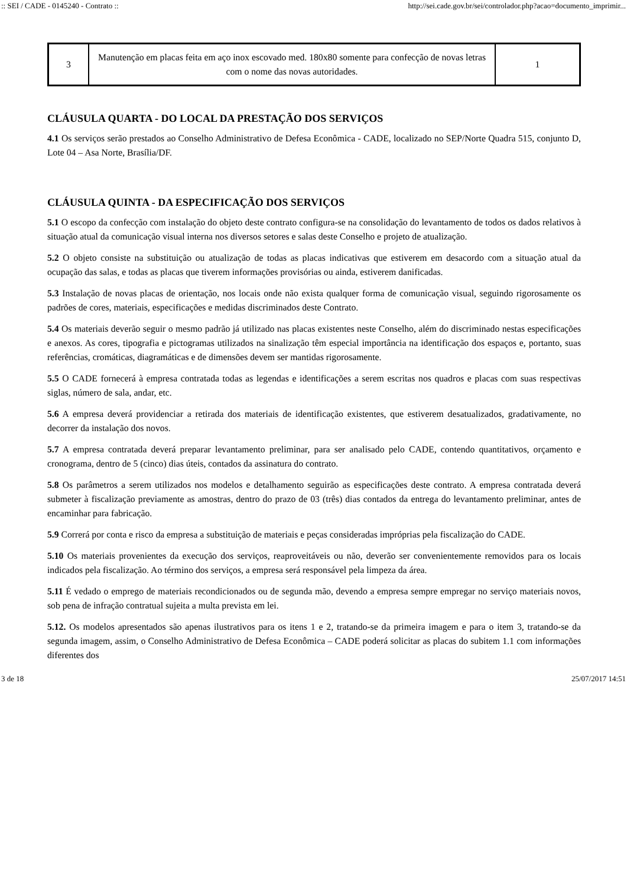:: SEI / CADE - 0145240 - Contrato :: http://sei.cade.gov.br/sei/controlador.php?acao=documento_imprimir...
| 3 | Manutenção em placas feita em aço inox escovado med. 180x80 somente para confecção de novas letras com o nome das novas autoridades. | 1 |
CLÁUSULA QUARTA - DO LOCAL DA PRESTAÇÃO DOS SERVIÇOS
4.1 Os serviços serão prestados ao Conselho Administrativo de Defesa Econômica - CADE, localizado no SEP/Norte Quadra 515, conjunto D, Lote 04 – Asa Norte, Brasília/DF.
CLÁUSULA QUINTA - DA ESPECIFICAÇÃO DOS SERVIÇOS
5.1 O escopo da confecção com instalação do objeto deste contrato configura-se na consolidação do levantamento de todos os dados relativos à situação atual da comunicação visual interna nos diversos setores e salas deste Conselho e projeto de atualização.
5.2 O objeto consiste na substituição ou atualização de todas as placas indicativas que estiverem em desacordo com a situação atual da ocupação das salas, e todas as placas que tiverem informações provisórias ou ainda, estiverem danificadas.
5.3 Instalação de novas placas de orientação, nos locais onde não exista qualquer forma de comunicação visual, seguindo rigorosamente os padrões de cores, materiais, especificações e medidas discriminados deste Contrato.
5.4 Os materiais deverão seguir o mesmo padrão já utilizado nas placas existentes neste Conselho, além do discriminado nestas especificações e anexos. As cores, tipografia e pictogramas utilizados na sinalização têm especial importância na identificação dos espaços e, portanto, suas referências, cromáticas, diagramáticas e de dimensões devem ser mantidas rigorosamente.
5.5 O CADE fornecerá à empresa contratada todas as legendas e identificações a serem escritas nos quadros e placas com suas respectivas siglas, número de sala, andar, etc.
5.6 A empresa deverá providenciar a retirada dos materiais de identificação existentes, que estiverem desatualizados, gradativamente, no decorrer da instalação dos novos.
5.7 A empresa contratada deverá preparar levantamento preliminar, para ser analisado pelo CADE, contendo quantitativos, orçamento e cronograma, dentro de 5 (cinco) dias úteis, contados da assinatura do contrato.
5.8 Os parâmetros a serem utilizados nos modelos e detalhamento seguirão as especificações deste contrato. A empresa contratada deverá submeter à fiscalização previamente as amostras, dentro do prazo de 03 (três) dias contados da entrega do levantamento preliminar, antes de encaminhar para fabricação.
5.9 Correrá por conta e risco da empresa a substituição de materiais e peças consideradas impróprias pela fiscalização do CADE.
5.10 Os materiais provenientes da execução dos serviços, reaproveitáveis ou não, deverão ser convenientemente removidos para os locais indicados pela fiscalização. Ao término dos serviços, a empresa será responsável pela limpeza da área.
5.11 É vedado o emprego de materiais recondicionados ou de segunda mão, devendo a empresa sempre empregar no serviço materiais novos, sob pena de infração contratual sujeita a multa prevista em lei.
5.12. Os modelos apresentados são apenas ilustrativos para os itens 1 e 2, tratando-se da primeira imagem e para o item 3, tratando-se da segunda imagem, assim, o Conselho Administrativo de Defesa Econômica – CADE poderá solicitar as placas do subitem 1.1 com informações diferentes dos
3 de 18 25/07/2017 14:51